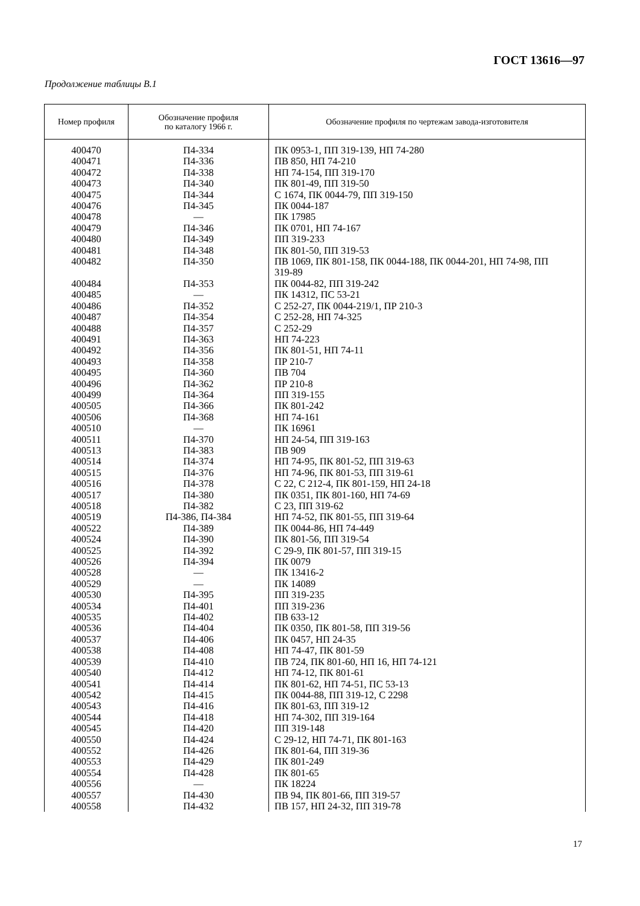ГОСТ 13616—97
Продолжение таблицы В.1
| Номер профиля | Обозначение профиля по каталогу 1966 г. | Обозначение профиля по чертежам завода-изготовителя |
| --- | --- | --- |
| 400470 400471 400472 400473 400475 400476 400478 400479 400480 400481 400482 400484 400485 400486 400487 400488 400491 400492 400493 400495 400496 400499 400505 400506 400510 400511 400513 400514 400515 400516 400517 400518 400519 400522 400524 400525 400526 400528 400529 400530 400534 400535 400536 400537 400538 400539 400540 400541 400542 400543 400544 400545 400550 400552 400553 400554 400556 400557 400558 | П4-334 П4-336 П4-338 П4-340 П4-344 П4-345 — П4-346 П4-349 П4-348 П4-350 П4-353 — П4-352 П4-354 П4-357 П4-363 П4-356 П4-358 П4-360 П4-362 П4-364 П4-366 П4-368 — П4-370 П4-383 П4-374 П4-376 П4-378 П4-380 П4-382 П4-386, П4-384 П4-389 П4-390 П4-392 П4-394 — — П4-395 П4-401 П4-402 П4-404 П4-406 П4-408 П4-410 П4-412 П4-414 П4-415 П4-416 П4-418 П4-420 П4-424 П4-426 П4-429 П4-428 — П4-430 П4-432 | ПК 0953-1, ПП 319-139, НП 74-280 ПВ 850, НП 74-210 НП 74-154, ПП 319-170 ПК 801-49, ПП 319-50 С 1674, ПК 0044-79, ПП 319-150 ПК 0044-187 ПК 17985 ПК 0701, НП 74-167 ПП 319-233 ПК 801-50, ПП 319-53 ПВ 1069, ПК 801-158, ПК 0044-188, ПК 0044-201, НП 74-98, ПП 319-89 ПК 0044-82, ПП 319-242 ПК 14312, ПС 53-21 С 252-27, ПК 0044-219/1, ПР 210-3 С 252-28, НП 74-325 С 252-29 НП 74-223 ПК 801-51, НП 74-11 ПР 210-7 ПВ 704 ПР 210-8 ПП 319-155 ПК 801-242 НП 74-161 ПК 16961 НП 24-54, ПП 319-163 ПВ 909 НП 74-95, ПК 801-52, ПП 319-63 НП 74-96, ПК 801-53, ПП 319-61 С 22, С 212-4, ПК 801-159, НП 24-18 ПК 0351, ПК 801-160, НП 74-69 С 23, ПП 319-62 НП 74-52, ПК 801-55, ПП 319-64 ПК 0044-86, НП 74-449 ПК 801-56, ПП 319-54 С 29-9, ПК 801-57, ПП 319-15 ПК 0079 ПК 13416-2 ПК 14089 ПП 319-235 ПП 319-236 ПВ 633-12 ПК 0350, ПК 801-58, ПП 319-56 ПК 0457, НП 24-35 НП 74-47, ПК 801-59 ПВ 724, ПК 801-60, НП 16, НП 74-121 НП 74-12, ПК 801-61 ПК 801-62, НП 74-51, ПС 53-13 ПК 0044-88, ПП 319-12, С 2298 ПК 801-63, ПП 319-12 НП 74-302, ПП 319-164 ПП 319-148 С 29-12, НП 74-71, ПК 801-163 ПК 801-64, ПП 319-36 ПК 801-249 ПК 801-65 ПК 18224 ПВ 94, ПК 801-66, ПП 319-57 ПВ 157, НП 24-32, ПП 319-78 |
17